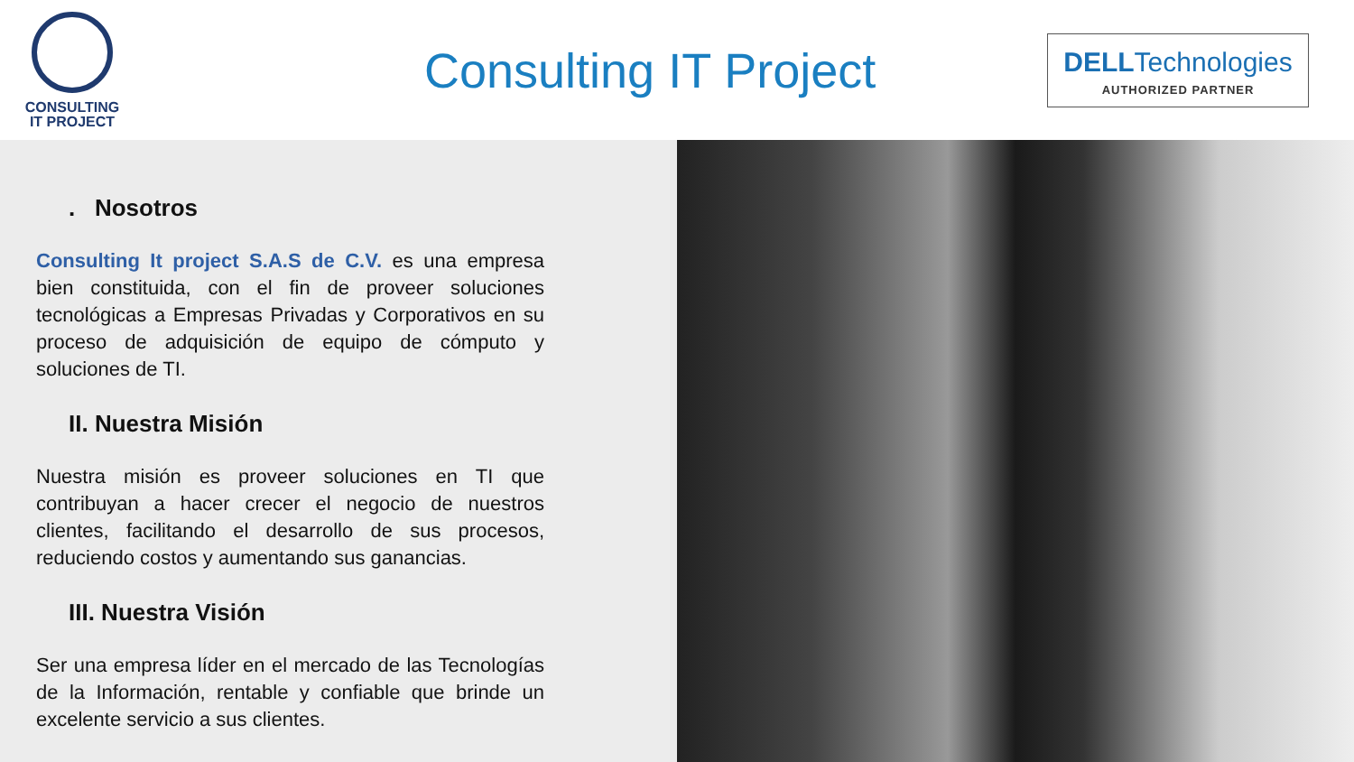CONSULTING
IT PROJECT
Consulting IT Project
DELLTechnologies
AUTHORIZED PARTNER
. Nosotros
Consulting It project S.A.S de C.V. es una empresa bien constituida, con el fin de proveer soluciones tecnológicas a Empresas Privadas y Corporativos en su proceso de adquisición de equipo de cómputo y soluciones de TI.
II. Nuestra Misión
Nuestra misión es proveer soluciones en TI que contribuyan a hacer crecer el negocio de nuestros clientes, facilitando el desarrollo de sus procesos, reduciendo costos y aumentando sus ganancias.
III. Nuestra Visión
Ser una empresa líder en el mercado de las Tecnologías de la Información, rentable y confiable que brinde un excelente servicio a sus clientes.